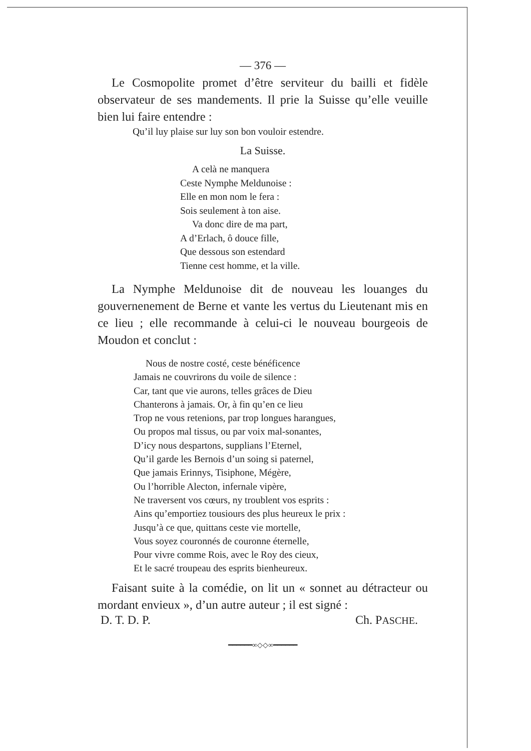— 376 —
Le Cosmopolite promet d’être serviteur du bailli et fidèle observateur de ses mandements. Il prie la Suisse qu’elle veuille bien lui faire entendre :
Qu’il luy plaise sur luy son bon vouloir estendre.
La Suisse.
A celà ne manquera
Ceste Nymphe Meldunoise :
Elle en mon nom le fera :
Sois seulement à ton aise.
Va donc dire de ma part,
A d’Erlach, ô douce fille,
Que dessous son estendard
Tienne cest homme, et la ville.
La Nymphe Meldunoise dit de nouveau les louanges du gouvernenement de Berne et vante les vertus du Lieutenant mis en ce lieu ; elle recommande à celui-ci le nouveau bourgeois de Moudon et conclut :
Nous de nostre costé, ceste bénéficence
Jamais ne couvrirons du voile de silence :
Car, tant que vie aurons, telles grâces de Dieu
Chanterons à jamais. Or, à fin qu’en ce lieu
Trop ne vous retenions, par trop longues harangues,
Ou propos mal tissus, ou par voix mal-sonantes,
D’icy nous despartons, supplians l’Eternel,
Qu’il garde les Bernois d’un soing si paternel,
Que jamais Erinnys, Tisiphone, Mégère,
Ou l’horrible Alecton, infernale vipère,
Ne traversent vos cœurs, ny troublent vos esprits :
Ains qu’emportiez tousiours des plus heureux le prix :
Jusqu’à ce que, quittans ceste vie mortelle,
Vous soyez couronnés de couronne éternelle,
Pour vivre comme Rois, avec le Roy des cieux,
Et le sacré troupeau des esprits bienheureux.
Faisant suite à la comédie, on lit un « sonnet au détracteur ou mordant envieux », d’un autre auteur ; il est signé :
D. T. D. P. Ch. PASCHE.
━━━━━━∞◇◇∞━━━━━━